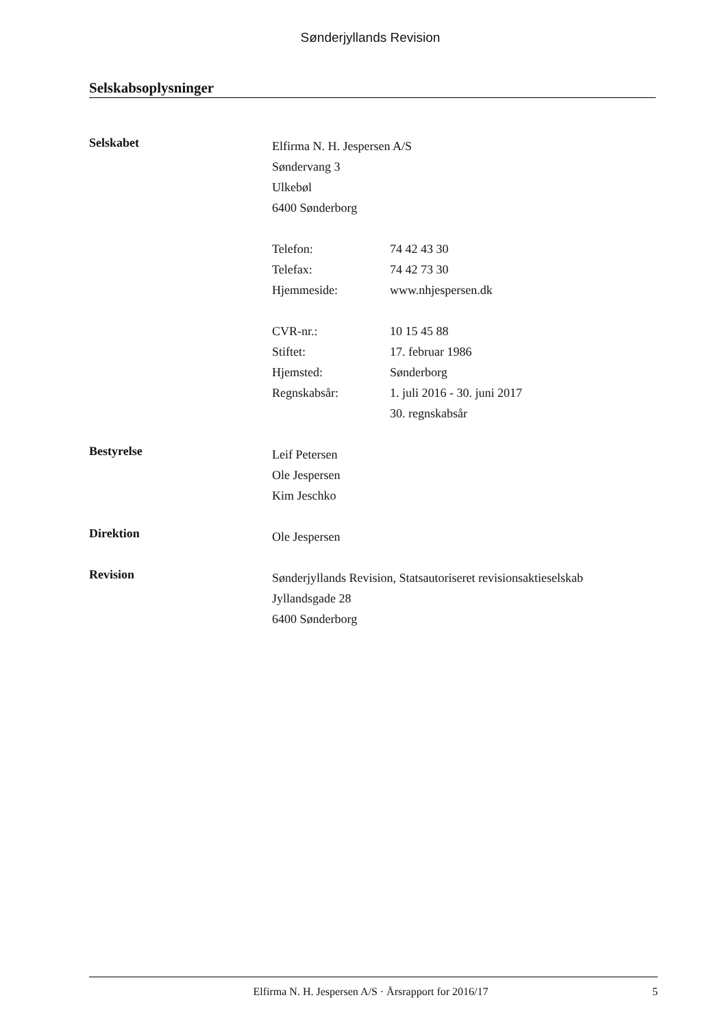Sønderjyllands Revision
Selskabsoplysninger
Selskabet
Elfirma N. H. Jespersen A/S
Søndervang 3
Ulkebøl
6400 Sønderborg
Telefon: 74 42 43 30 Telefax: 74 42 73 30 Hjemmeside: www.nhjespersen.dk
CVR-nr.: 10 15 45 88 Stiftet: 17. februar 1986 Hjemsted: Sønderborg Regnskabsår: 1. juli 2016 - 30. juni 2017 30. regnskabsår
Bestyrelse
Leif Petersen
Ole Jespersen
Kim Jeschko
Direktion
Ole Jespersen
Revision
Sønderjyllands Revision, Statsautoriseret revisionsaktieselskab
Jyllandsgade 28
6400 Sønderborg
Elfirma N. H. Jespersen A/S · Årsrapport for 2016/17 5